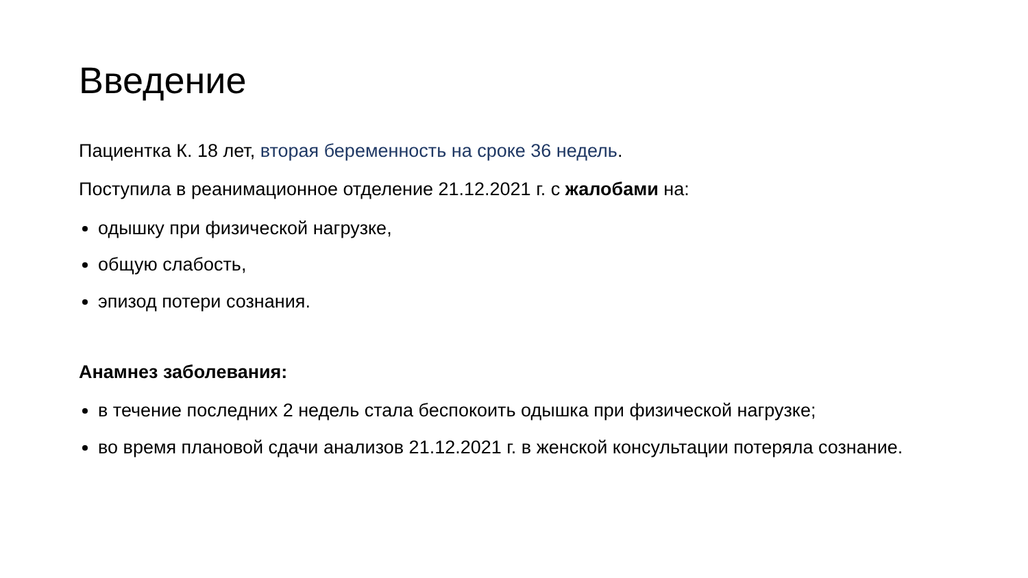Введение
Пациентка К. 18 лет, вторая беременность на сроке 36 недель.
Поступила в реанимационное отделение 21.12.2021 г. с жалобами на:
одышку при физической нагрузке,
общую слабость,
эпизод потери сознания.
Анамнез заболевания:
в течение последних 2 недель стала беспокоить одышка при физической нагрузке;
во время плановой сдачи анализов 21.12.2021 г. в женской консультации потеряла сознание.